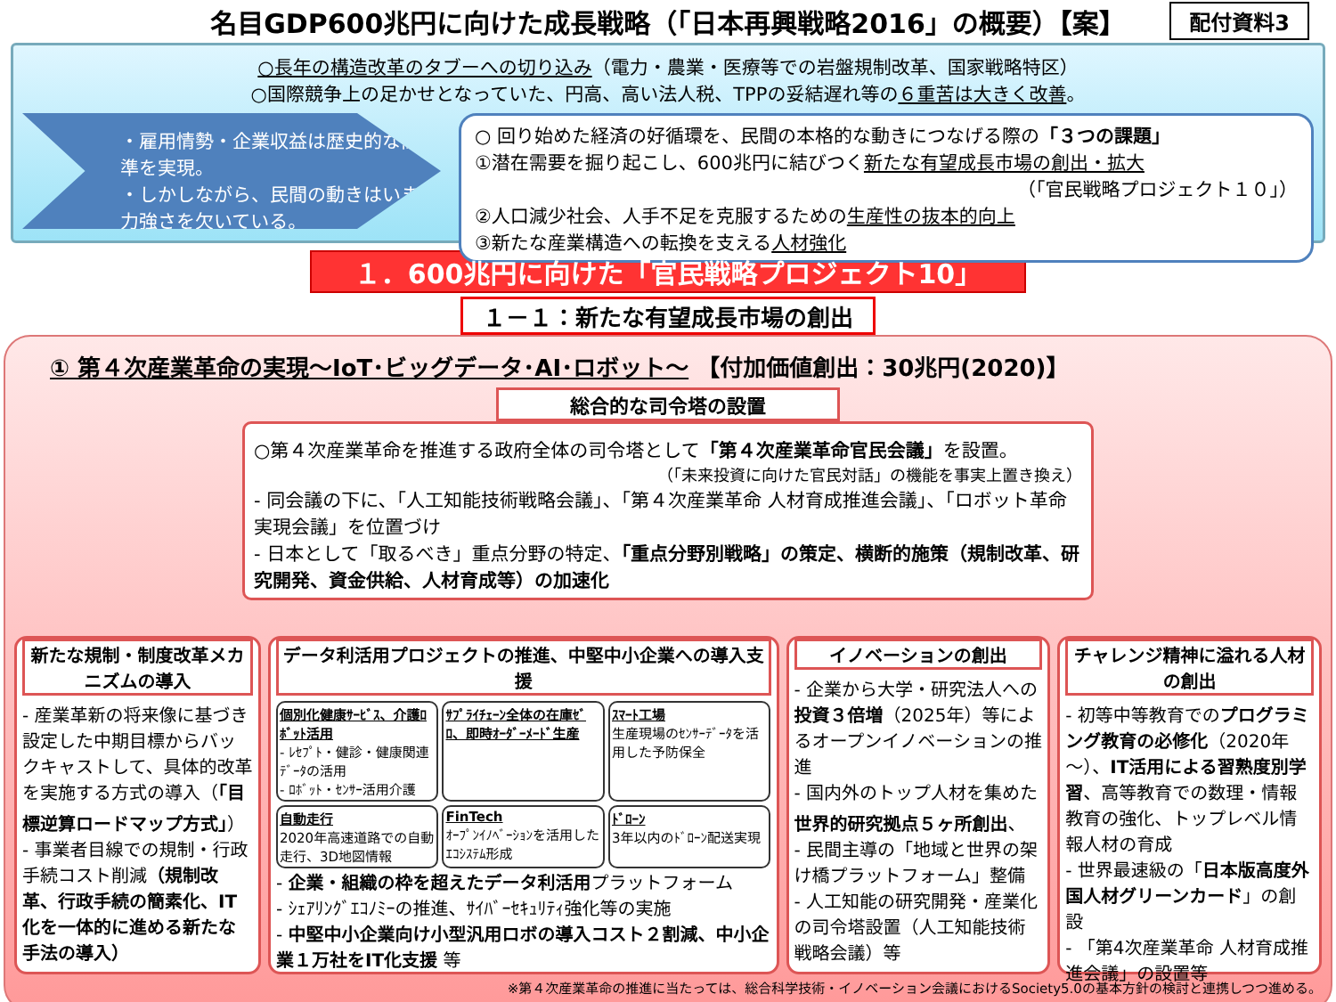名目GDP600兆円に向けた成長戦略（「日本再興戦略2016」の概要）【案】 配付資料3
○長年の構造改革のタブーへの切り込み（電力・農業・医療等での岩盤規制改革、国家戦略特区）
○国際競争上の足かせとなっていた、円高、高い法人税、TPPの妥結遅れ等の６重苦は大きく改善。
・雇用情勢・企業収益は歴史的な高水準を実現。
・しかしながら、民間の動きはいまだ力強さを欠いている。
○ 回り始めた経済の好循環を、民間の本格的な動きにつなげる際の「３つの課題」
①潜在需要を掘り起こし、600兆円に結びつく新たな有望成長市場の創出・拡大
（「官民戦略プロジェクト１０」）
②人口減少社会、人手不足を克服するための生産性の抜本的向上
③新たな産業構造への転換を支える人材強化
１．600兆円に向けた「官民戦略プロジェクト10」
１－１：新たな有望成長市場の創出
① 第４次産業革命の実現～IoT･ビッグデータ･AI･ロボット～ 【付加価値創出：30兆円(2020)】
総合的な司令塔の設置
○第４次産業革命を推進する政府全体の司令塔として「第４次産業革命官民会議」を設置。
（「未来投資に向けた官民対話」の機能を事実上置き換え）
- 同会議の下に、「人工知能技術戦略会議」、「第４次産業革命 人材育成推進会議」、「ロボット革命実現会議」を位置づけ
- 日本として「取るべき」重点分野の特定、「重点分野別戦略」の策定、横断的施策（規制改革、研究開発、資金供給、人材育成等）の加速化
新たな規制・制度改革メカニズムの導入
- 産業革新の将来像に基づき設定した中期目標からバックキャストして、具体的改革を実施する方式の導入（「目標逆算ロードマップ方式」）
- 事業者目線での規制・行政手続コスト削減（規制改革、行政手続の簡素化、IT化を一体的に進める新たな手法の導入）
データ利活用プロジェクトの推進、中堅中小企業への導入支援
個別化健康ｻｰﾋﾞｽ、介護ﾛﾎﾞｯﾄ活用
- ﾚｾﾌﾟﾄ・健診・健康関連ﾃﾞｰﾀの活用
- ﾛﾎﾞｯﾄ・ｾﾝｻｰ活用介護
ｻﾌﾟﾗｲﾁｪｰﾝ全体の在庫ｾﾞﾛ、即時ｵｰﾀﾞｰﾒｰﾄﾞ生産
ｽﾏｰﾄ工場
生産現場のｾﾝｻｰﾃﾞｰﾀを活用した予防保全
自動走行
2020年高速道路での自動走行、3D地図情報
FinTech
ｵｰﾌﾟﾝｲﾉﾍﾞｰｼｮﾝを活用したｴｺｼｽﾃﾑ形成
ﾄﾞﾛｰﾝ
3年以内のﾄﾞﾛｰﾝ配送実現
- 企業・組織の枠を超えたデータ利活用プラットフォーム
- ｼｪｱﾘﾝｸﾞｴｺﾉﾐｰの推進、ｻｲﾊﾞｰｾｷｭﾘﾃｨ強化等の実施
- 中堅中小企業向け小型汎用ロボの導入コスト２割減、中小企業１万社をIT化支援 等
イノベーションの創出
- 企業から大学・研究法人への投資３倍増（2025年）等によるオープンイノベーションの推進
- 国内外のトップ人材を集めた世界的研究拠点５ヶ所創出、
- 民間主導の「地域と世界の架け橋プラットフォーム」整備
- 人工知能の研究開発・産業化の司令塔設置（人工知能技術戦略会議）等
チャレンジ精神に溢れる人材の創出
- 初等中等教育でのプログラミング教育の必修化（2020年～）、IT活用による習熟度別学習、高等教育での数理・情報教育の強化、トップレベル情報人材の育成
- 世界最速級の「日本版高度外国人材グリーンカード」の創設
- 「第4次産業革命 人材育成推進会議」の設置等
※第４次産業革命の推進に当たっては、総合科学技術・イノベーション会議におけるSociety5.0の基本方針の検討と連携しつつ進める。